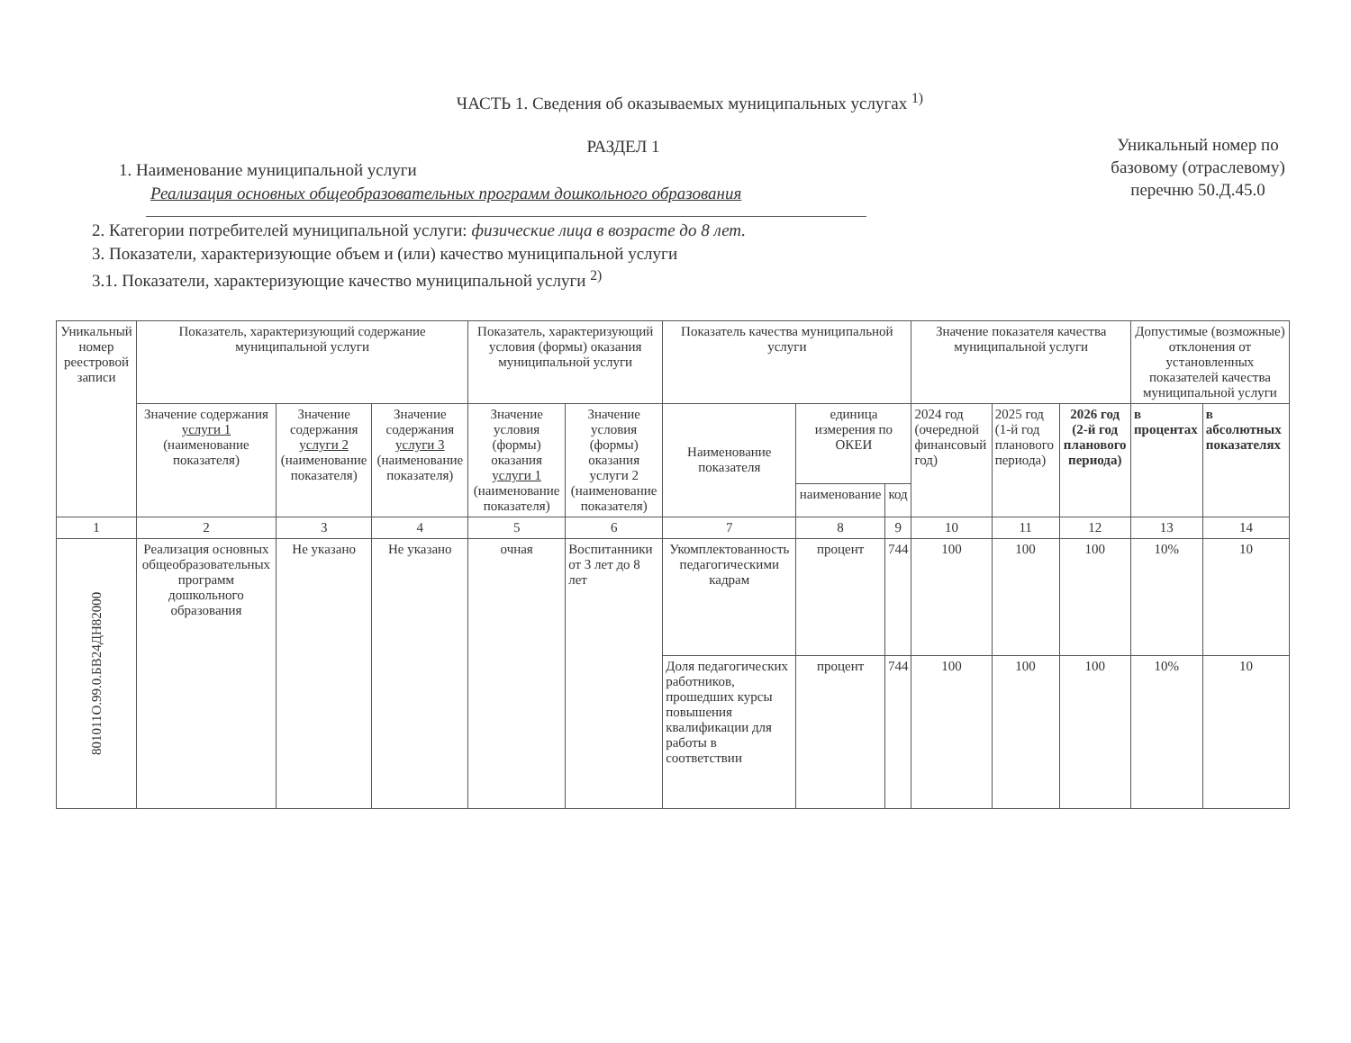ЧАСТЬ 1. Сведения об оказываемых муниципальных услугах <sup>1)</sup>
РАЗДЕЛ 1
1. Наименование муниципальной услуги
Реализация основных общеобразовательных программ дошкольного образования
2. Категории потребителей муниципальной услуги: физические лица в возрасте до 8 лет.
3. Показатели, характеризующие объем и (или) качество муниципальной услуги
3.1. Показатели, характеризующие качество муниципальной услуги <sup>2)</sup>
Уникальный номер по базовому (отраслевому) перечню 50.Д.45.0
| Уникальный номер реестровой записи | Показатель, характеризующий содержание муниципальной услуги | | | Показатель, характеризующий условия (формы) оказания муниципальной услуги | | Показатель качества муниципальной услуги | | | Значение показателя качества муниципальной услуги | | | Допустимые (возможные) отклонения от установленных показателей качества муниципальной услуги | |
| --- | --- | --- | --- | --- | --- | --- | --- | --- | --- | --- | --- | --- | --- |
| | Значение содержания услуги 1 (наименование показателя) | Значение содержания услуги 2 (наименование показателя) | Значение содержания услуги 3 (наименование показателя) | Значение условия (формы) оказания услуги 1 (наименование показателя) | Значение условия (формы) оказания услуги 2 (наименование показателя) | Наименование показателя | единица измерения по ОКЕИ | | 2024 год (очередной финансовый год) | 2025 год (1-й год планового периода) | 2026 год (2-й год планового периода) | в процентах | в абсолютных показателях |
| | | | | | | | наименование | код | | | | | |
| 1 | 2 | 3 | 4 | 5 | 6 | 7 | 8 | 9 | 10 | 11 | 12 | 13 | 14 |
| 801011О.99.0.БВ24ДН82000 | Реализация основных общеобразовательных программ дошкольного образования | Не указано | Не указано | очная | Воспитанники от 3 лет до 8 лет | Укомплектованность педагогическими кадрам | процент | 744 | 100 | 100 | 100 | 10% | 10 |
| | | | | | | Доля педагогических работников, прошедших курсы повышения квалификации для работы в соответствии | процент | 744 | 100 | 100 | 100 | 10% | 10 |